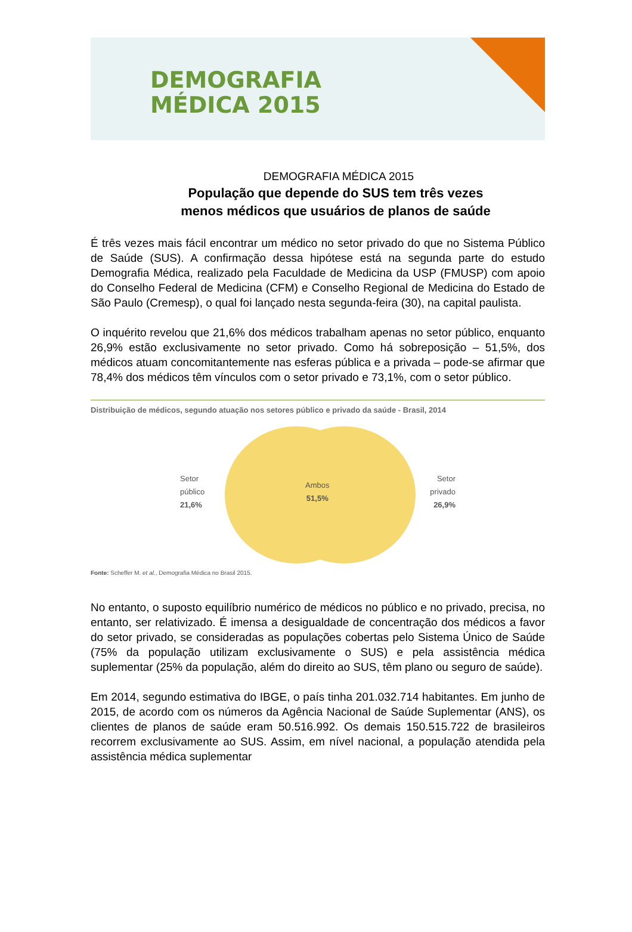DEMOGRAFIA
MÉDICA 2015
DEMOGRAFIA MÉDICA 2015
População que depende do SUS tem três vezes
menos médicos que usuários de planos de saúde
É três vezes mais fácil encontrar um médico no setor privado do que no Sistema Público de Saúde (SUS). A confirmação dessa hipótese está na segunda parte do estudo Demografia Médica, realizado pela Faculdade de Medicina da USP (FMUSP) com apoio do Conselho Federal de Medicina (CFM) e Conselho Regional de Medicina do Estado de São Paulo (Cremesp), o qual foi lançado nesta segunda-feira (30), na capital paulista.
O inquérito revelou que 21,6% dos médicos trabalham apenas no setor público, enquanto 26,9% estão exclusivamente no setor privado. Como há sobreposição – 51,5%, dos médicos atuam concomitantemente nas esferas pública e a privada – pode-se afirmar que 78,4% dos médicos têm vínculos com o setor privado e 73,1%, com o setor público.
Distribuição de médicos, segundo atuação nos setores público e privado da saúde - Brasil, 2014
Setor
público
21,6%
Ambos
51,5%
Setor
privado
26,9%
Fonte: Scheffer M. et al., Demografia Médica no Brasil 2015.
No entanto, o suposto equilíbrio numérico de médicos no público e no privado, precisa, no entanto, ser relativizado. É imensa a desigualdade de concentração dos médicos a favor do setor privado, se consideradas as populações cobertas pelo Sistema Único de Saúde (75% da população utilizam exclusivamente o SUS) e pela assistência médica suplementar (25% da população, além do direito ao SUS, têm plano ou seguro de saúde).
Em 2014, segundo estimativa do IBGE, o país tinha 201.032.714 habitantes. Em junho de 2015, de acordo com os números da Agência Nacional de Saúde Suplementar (ANS), os clientes de planos de saúde eram 50.516.992. Os demais 150.515.722 de brasileiros recorrem exclusivamente ao SUS. Assim, em nível nacional, a população atendida pela assistência médica suplementar